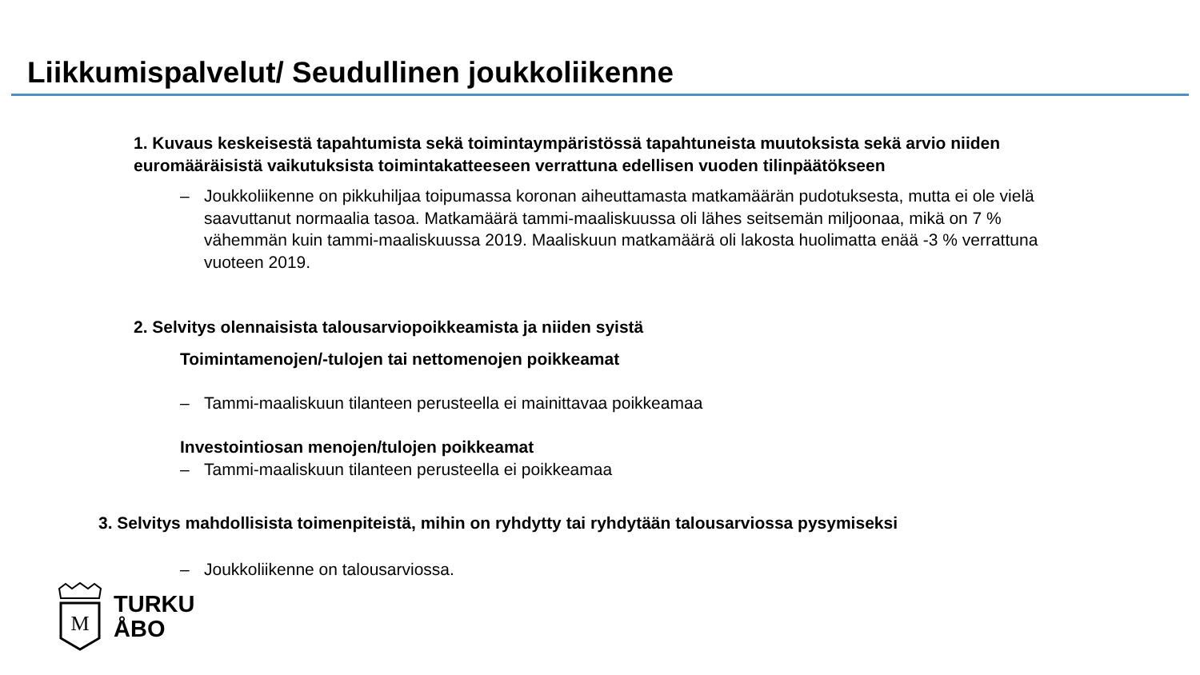Liikkumispalvelut/ Seudullinen joukkoliikenne
1. Kuvaus keskeisestä tapahtumista sekä toimintaympäristössä tapahtuneista muutoksista sekä arvio niiden euromääräisistä vaikutuksista toimintakatteeseen verrattuna edellisen vuoden tilinpäätökseen
– Joukkoliikenne on pikkuhiljaa toipumassa koronan aiheuttamasta matkamäärän pudotuksesta, mutta ei ole vielä saavuttanut normaalia tasoa. Matkamäärä tammi-maaliskuussa oli lähes seitsemän miljoonaa, mikä on 7 % vähemmän kuin tammi-maaliskuussa 2019. Maaliskuun matkamäärä oli lakosta huolimatta enää -3 % verrattuna vuoteen 2019.
2. Selvitys olennaisista talousarviopoikkeamista ja niiden syistä
Toimintamenojen/-tulojen tai nettomenojen poikkeamat
– Tammi-maaliskuun tilanteen perusteella ei mainittavaa poikkeamaa
Investointiosan menojen/tulojen poikkeamat
– Tammi-maaliskuun tilanteen perusteella ei poikkeamaa
3. Selvitys mahdollisista toimenpiteistä, mihin on ryhdytty tai ryhdytään talousarviossa pysymiseksi
– Joukkoliikenne on talousarviossa.
M
TURKU
ÅBO